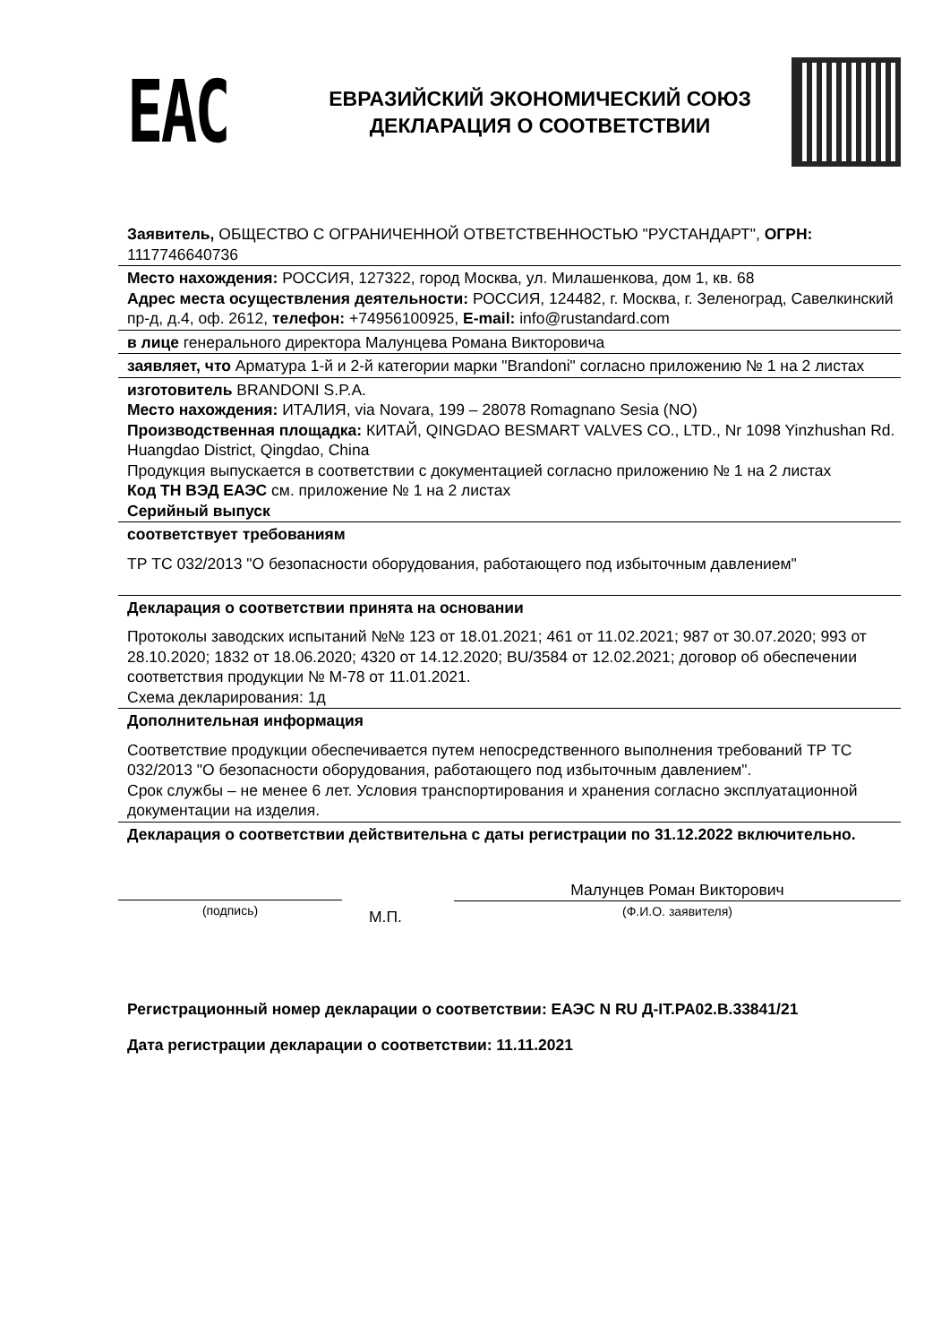EAC
ЕВРАЗИЙСКИЙ ЭКОНОМИЧЕСКИЙ СОЮЗ
ДЕКЛАРАЦИЯ О СООТВЕТСТВИИ
Заявитель, ОБЩЕСТВО С ОГРАНИЧЕННОЙ ОТВЕТСТВЕННОСТЬЮ "РУСТАНДАРТ", ОГРН: 1117746640736
Место нахождения: РОССИЯ, 127322, город Москва, ул. Милашенкова, дом 1, кв. 68
Адрес места осуществления деятельности: РОССИЯ, 124482, г. Москва, г. Зеленоград, Савелкинский пр-д, д.4, оф. 2612, телефон: +74956100925, E-mail: info@rustandard.com
в лице генерального директора Малунцева Романа Викторовича
заявляет, что Арматура 1-й и 2-й категории марки "Brandoni" согласно приложению № 1 на 2 листах
изготовитель BRANDONI S.P.A.
Место нахождения: ИТАЛИЯ, via Novara, 199 – 28078 Romagnano Sesia (NO)
Производственная площадка: КИТАЙ, QINGDAO BESMART VALVES CO., LTD., Nr 1098 Yinzhushan Rd. Huangdao District, Qingdao, China
Продукция выпускается в соответствии с документацией согласно приложению № 1 на 2 листах
Код ТН ВЭД ЕАЭС см. приложение № 1 на 2 листах
Серийный выпуск
соответствует требованиям
ТР ТС 032/2013 "О безопасности оборудования, работающего под избыточным давлением"
Декларация о соответствии принята на основании
Протоколы заводских испытаний №№ 123 от 18.01.2021; 461 от 11.02.2021; 987 от 30.07.2020; 993 от 28.10.2020; 1832 от 18.06.2020; 4320 от 14.12.2020; BU/3584 от 12.02.2021; договор об обеспечении соответствия продукции № М-78 от 11.01.2021.
Схема декларирования: 1д
Дополнительная информация
Соответствие продукции обеспечивается путем непосредственного выполнения требований ТР ТС 032/2013 "О безопасности оборудования, работающего под избыточным давлением".
Срок службы – не менее 6 лет. Условия транспортирования и хранения согласно эксплуатационной документации на изделия.
Декларация о соответствии действительна с даты регистрации по 31.12.2022 включительно.
(подпись)
М.П.
Малунцев Роман Викторович
(Ф.И.О. заявителя)
Регистрационный номер декларации о соответствии: ЕАЭС N RU Д-IT.РА02.В.33841/21
Дата регистрации декларации о соответствии: 11.11.2021